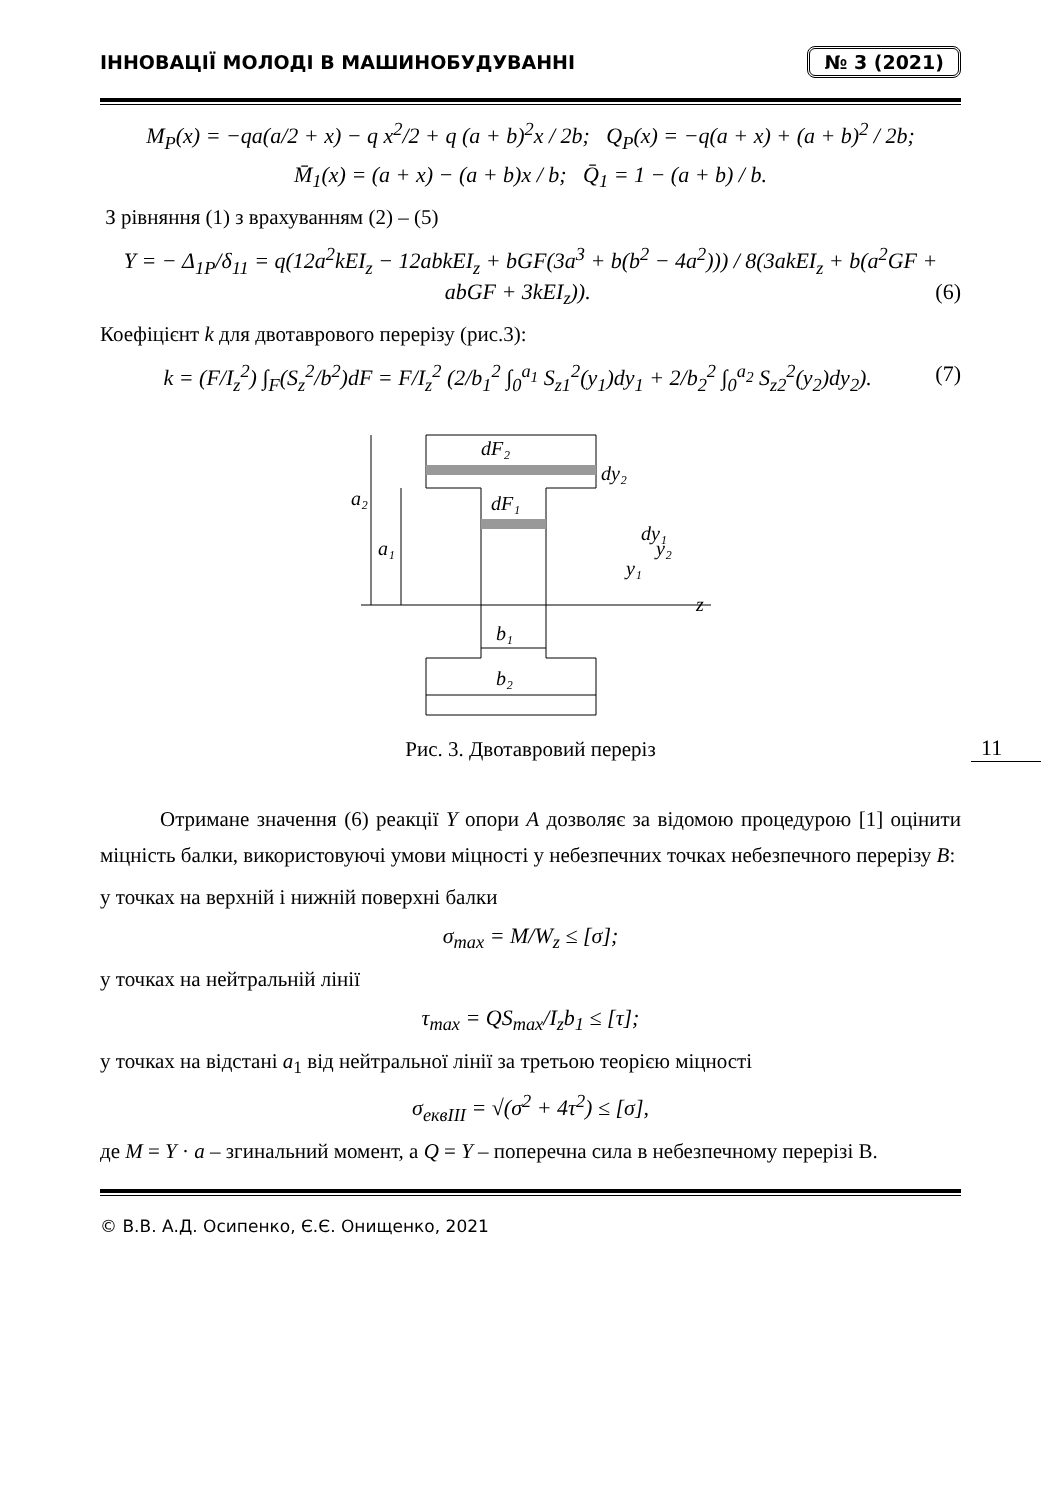ІННОВАЦІЇ МОЛОДІ В МАШИНОБУДУВАННІ № 3 (2021)
M<sub>P</sub>(x) = −qa(a/2 + x) − q x<sup>2</sup>/2 + q (a + b)<sup>2</sup>x / 2b; Q<sub>P</sub>(x) = −q(a + x) + (a + b)<sup>2</sup> / 2b;
M̄<sub>1</sub>(x) = (a + x) − (a + b)x / b; Q̄<sub>1</sub> = 1 − (a + b) / b.
З рівняння (1) з врахуванням (2) – (5)
Y = − Δ<sub>1P</sub>/δ<sub>11</sub> = q(12a<sup>2</sup>kEI<sub>z</sub> − 12abkEI<sub>z</sub> + bGF(3a<sup>3</sup> + b(b<sup>2</sup> − 4a<sup>2</sup>))) / 8(3akEI<sub>z</sub> + b(a<sup>2</sup>GF + abGF + 3kEI<sub>z</sub>)). (6)
Коефіцієнт k для двотаврового перерізу (рис.3):
k = (F/I<sub>z</sub><sup>2</sup>) ∫<sub>F</sub>(S<sub>z</sub><sup>2</sup>/b<sup>2</sup>)dF = F/I<sub>z</sub><sup>2</sup> (2/b<sub>1</sub><sup>2</sup> ∫<sub>0</sub><sup>a<sub>1</sub></sup> S<sub>z1</sub><sup>2</sup>(y<sub>1</sub>)dy<sub>1</sub> + 2/b<sub>2</sub><sup>2</sup> ∫<sub>0</sub><sup>a<sub>2</sub></sup> S<sub>z2</sub><sup>2</sup>(y<sub>2</sub>)dy<sub>2</sub>). (7)
dF₂
dF₁
a₂
a₁
dy₂
dy₁
y₂
y₁
z
b₁
b₂
Рис. 3. Двотавровий переріз
Отримане значення (6) реакції Y опори A дозволяє за відомою процедурою [1] оцінити міцність балки, використовуючі умови міцності у небезпечних точках небезпечного перерізу B:
у точках на верхній і нижній поверхні балки
σ<sub>max</sub> = M/W<sub>z</sub> ≤ [σ];
у точках на нейтральній лінії
τ<sub>max</sub> = QS<sub>max</sub>/I<sub>z</sub>b<sub>1</sub> ≤ [τ];
у точках на відстані a<sub>1</sub> від нейтральної лінії за третьою теорією міцності
σ<sub>еквIII</sub> = √(σ<sup>2</sup> + 4τ<sup>2</sup>) ≤ [σ],
де M = Y · a – згинальний момент, а Q = Y – поперечна сила в небезпечному перерізі B.
© В.В. А.Д. Осипенко, Є.Є. Онищенко, 2021
11